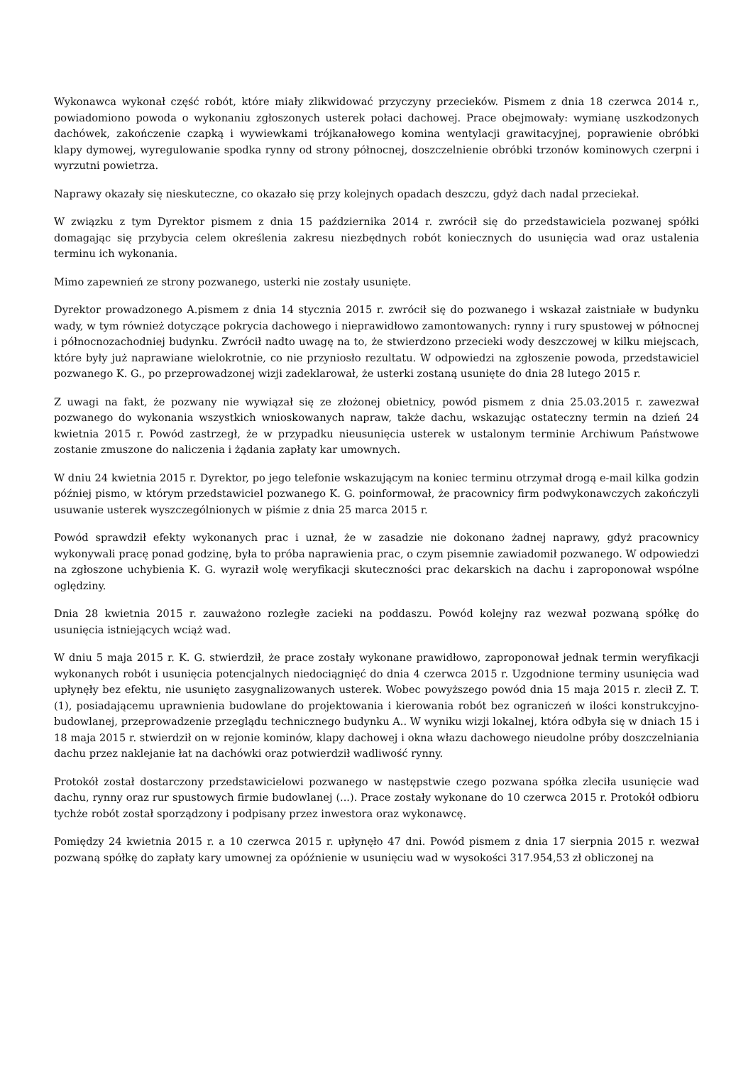Wykonawca wykonał część robót, które miały zlikwidować przyczyny przecieków. Pismem z dnia 18 czerwca 2014 r., powiadomiono powoda o wykonaniu zgłoszonych usterek połaci dachowej. Prace obejmowały: wymianę uszkodzonych dachówek, zakończenie czapką i wywiewkami trójkanałowego komina wentylacji grawitacyjnej, poprawienie obróbki klapy dymowej, wyregulowanie spodka rynny od strony północnej, doszczelnienie obróbki trzonów kominowych czerpni i wyrzutni powietrza.
Naprawy okazały się nieskuteczne, co okazało się przy kolejnych opadach deszczu, gdyż dach nadal przeciekał.
W związku z tym Dyrektor pismem z dnia 15 października 2014 r. zwrócił się do przedstawiciela pozwanej spółki domagając się przybycia celem określenia zakresu niezbędnych robót koniecznych do usunięcia wad oraz ustalenia terminu ich wykonania.
Mimo zapewnień ze strony pozwanego, usterki nie zostały usunięte.
Dyrektor prowadzonego A.pismem z dnia 14 stycznia 2015 r. zwrócił się do pozwanego i wskazał zaistniałe w budynku wady, w tym również dotyczące pokrycia dachowego i nieprawidłowo zamontowanych: rynny i rury spustowej w północnej i północnozachodniej budynku. Zwrócił nadto uwagę na to, że stwierdzono przecieki wody deszczowej w kilku miejscach, które były już naprawiane wielokrotnie, co nie przyniosło rezultatu. W odpowiedzi na zgłoszenie powoda, przedstawiciel pozwanego K. G., po przeprowadzonej wizji zadeklarował, że usterki zostaną usunięte do dnia 28 lutego 2015 r.
Z uwagi na fakt, że pozwany nie wywiązał się ze złożonej obietnicy, powód pismem z dnia 25.03.2015 r. zawezwał pozwanego do wykonania wszystkich wnioskowanych napraw, także dachu, wskazując ostateczny termin na dzień 24 kwietnia 2015 r. Powód zastrzegł, że w przypadku nieusunięcia usterek w ustalonym terminie Archiwum Państwowe zostanie zmuszone do naliczenia i żądania zapłaty kar umownych.
W dniu 24 kwietnia 2015 r. Dyrektor, po jego telefonie wskazującym na koniec terminu otrzymał drogą e-mail kilka godzin później pismo, w którym przedstawiciel pozwanego K. G. poinformował, że pracownicy firm podwykonawczych zakończyli usuwanie usterek wyszczególnionych w piśmie z dnia 25 marca 2015 r.
Powód sprawdził efekty wykonanych prac i uznał, że w zasadzie nie dokonano żadnej naprawy, gdyż pracownicy wykonywali pracę ponad godzinę, była to próba naprawienia prac, o czym pisemnie zawiadomił pozwanego. W odpowiedzi na zgłoszone uchybienia K. G. wyraził wolę weryfikacji skuteczności prac dekarskich na dachu i zaproponował wspólne oględziny.
Dnia 28 kwietnia 2015 r. zauważono rozległe zacieki na poddaszu. Powód kolejny raz wezwał pozwaną spółkę do usunięcia istniejących wciąż wad.
W dniu 5 maja 2015 r. K. G. stwierdził, że prace zostały wykonane prawidłowo, zaproponował jednak termin weryfikacji wykonanych robót i usunięcia potencjalnych niedociągnięć do dnia 4 czerwca 2015 r. Uzgodnione terminy usunięcia wad upłynęły bez efektu, nie usunięto zasygnalizowanych usterek. Wobec powyższego powód dnia 15 maja 2015 r. zlecił Z. T. (1), posiadającemu uprawnienia budowlane do projektowania i kierowania robót bez ograniczeń w ilości konstrukcyjno-budowlanej, przeprowadzenie przeglądu technicznego budynku A.. W wyniku wizji lokalnej, która odbyła się w dniach 15 i 18 maja 2015 r. stwierdził on w rejonie kominów, klapy dachowej i okna włazu dachowego nieudolne próby doszczelniania dachu przez naklejanie łat na dachówki oraz potwierdził wadliwość rynny.
Protokół został dostarczony przedstawicielowi pozwanego w następstwie czego pozwana spółka zleciła usunięcie wad dachu, rynny oraz rur spustowych firmie budowlanej (...). Prace zostały wykonane do 10 czerwca 2015 r. Protokół odbioru tychże robót został sporządzony i podpisany przez inwestora oraz wykonawcę.
Pomiędzy 24 kwietnia 2015 r. a 10 czerwca 2015 r. upłynęło 47 dni. Powód pismem z dnia 17 sierpnia 2015 r. wezwał pozwaną spółkę do zapłaty kary umownej za opóźnienie w usunięciu wad w wysokości 317.954,53 zł obliczonej na